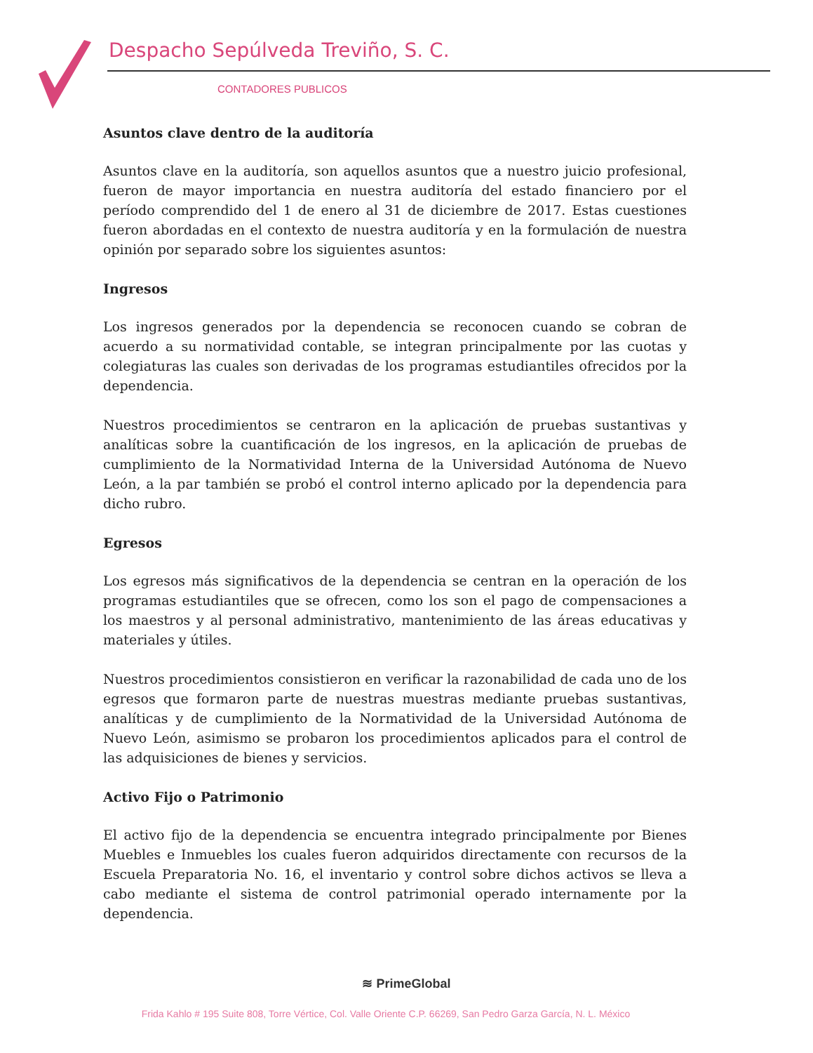Despacho Sepúlveda Treviño, S. C.
CONTADORES PUBLICOS
Asuntos clave dentro de la auditoría
Asuntos clave en la auditoría, son aquellos asuntos que a nuestro juicio profesional, fueron de mayor importancia en nuestra auditoría del estado financiero por el período comprendido del 1 de enero al 31 de diciembre de 2017. Estas cuestiones fueron abordadas en el contexto de nuestra auditoría y en la formulación de nuestra opinión por separado sobre los siguientes asuntos:
Ingresos
Los ingresos generados por la dependencia se reconocen cuando se cobran de acuerdo a su normatividad contable, se integran principalmente por las cuotas y colegiaturas las cuales son derivadas de los programas estudiantiles ofrecidos por la dependencia.
Nuestros procedimientos se centraron en la aplicación de pruebas sustantivas y analíticas sobre la cuantificación de los ingresos, en la aplicación de pruebas de cumplimiento de la Normatividad Interna de la Universidad Autónoma de Nuevo León, a la par también se probó el control interno aplicado por la dependencia para dicho rubro.
Egresos
Los egresos más significativos de la dependencia se centran en la operación de los programas estudiantiles que se ofrecen, como los son el pago de compensaciones a los maestros y al personal administrativo, mantenimiento de las áreas educativas y materiales y útiles.
Nuestros procedimientos consistieron en verificar la razonabilidad de cada uno de los egresos que formaron parte de nuestras muestras mediante pruebas sustantivas, analíticas y de cumplimiento de la Normatividad de la Universidad Autónoma de Nuevo León, asimismo se probaron los procedimientos aplicados para el control de las adquisiciones de bienes y servicios.
Activo Fijo o Patrimonio
El activo fijo de la dependencia se encuentra integrado principalmente por Bienes Muebles e Inmuebles los cuales fueron adquiridos directamente con recursos de la Escuela Preparatoria No. 16, el inventario y control sobre dichos activos se lleva a cabo mediante el sistema de control patrimonial operado internamente por la dependencia.
≋ PrimeGlobal
Frida Kahlo # 195 Suite 808, Torre Vértice, Col. Valle Oriente C.P. 66269, San Pedro Garza García, N. L. México